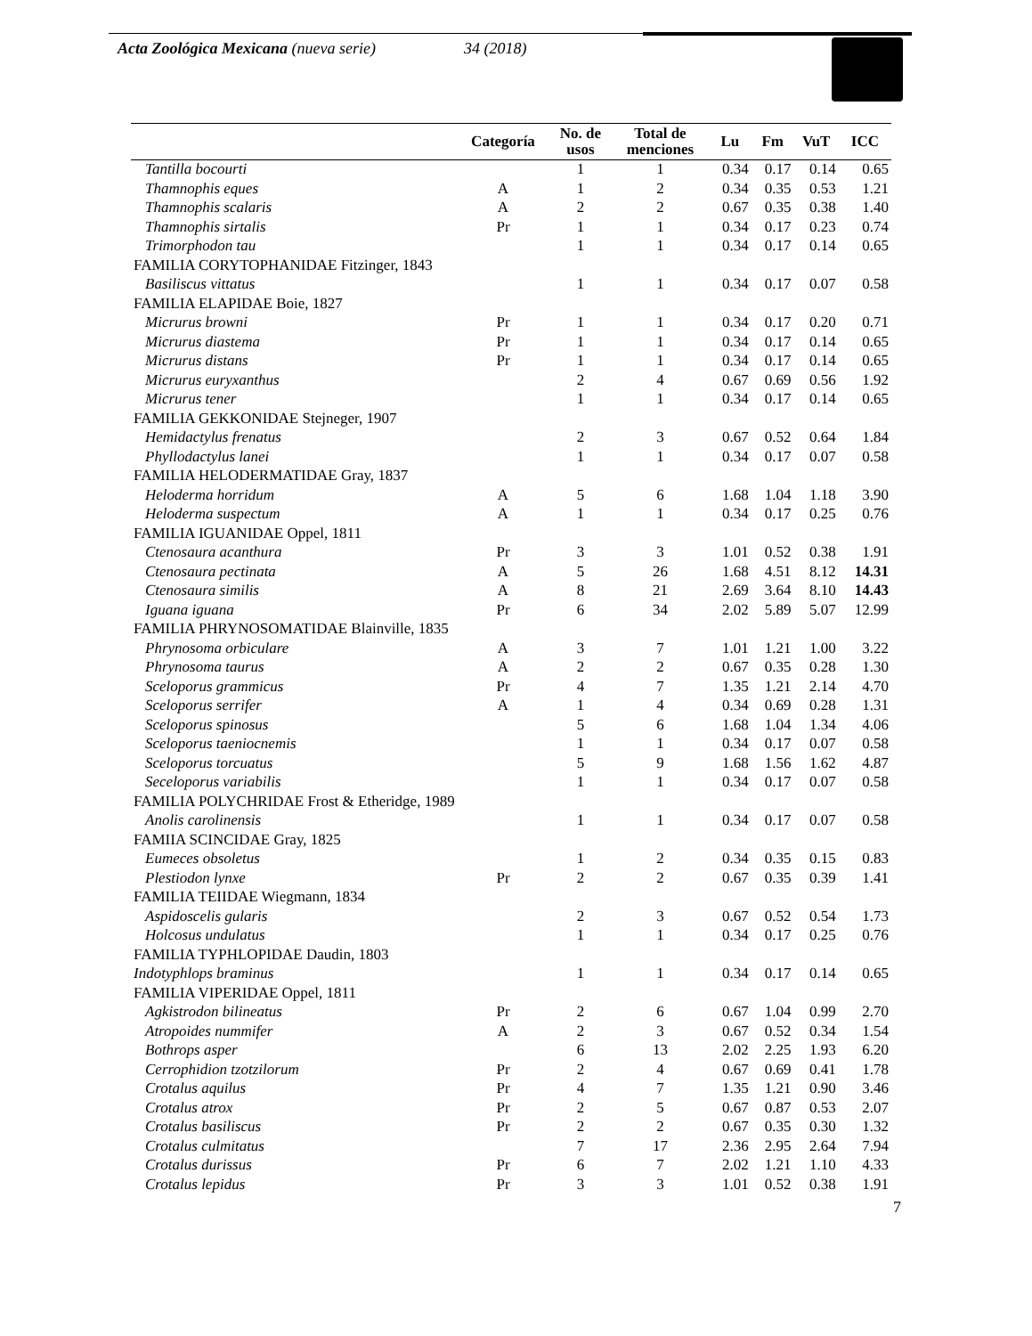Acta Zoológica Mexicana (nueva serie) 34 (2018)
| | Categoría | No. de usos | Total de menciones | Lu | Fm | VuT | ICC |
| --- | --- | --- | --- | --- | --- | --- | --- |
| Tantilla bocourti | | 1 | 1 | 0.34 | 0.17 | 0.14 | 0.65 |
| Thamnophis eques | A | 1 | 2 | 0.34 | 0.35 | 0.53 | 1.21 |
| Thamnophis scalaris | A | 2 | 2 | 0.67 | 0.35 | 0.38 | 1.40 |
| Thamnophis sirtalis | Pr | 1 | 1 | 0.34 | 0.17 | 0.23 | 0.74 |
| Trimorphodon tau | | 1 | 1 | 0.34 | 0.17 | 0.14 | 0.65 |
| FAMILIA CORYTOPHANIDAE Fitzinger, 1843 | | | | | | | |
| Basiliscus vittatus | | 1 | 1 | 0.34 | 0.17 | 0.07 | 0.58 |
| FAMILIA ELAPIDAE Boie, 1827 | | | | | | | |
| Micrurus browni | Pr | 1 | 1 | 0.34 | 0.17 | 0.20 | 0.71 |
| Micrurus diastema | Pr | 1 | 1 | 0.34 | 0.17 | 0.14 | 0.65 |
| Micrurus distans | Pr | 1 | 1 | 0.34 | 0.17 | 0.14 | 0.65 |
| Micrurus euryxanthus | | 2 | 4 | 0.67 | 0.69 | 0.56 | 1.92 |
| Micrurus tener | | 1 | 1 | 0.34 | 0.17 | 0.14 | 0.65 |
| FAMILIA GEKKONIDAE Stejneger, 1907 | | | | | | | |
| Hemidactylus frenatus | | 2 | 3 | 0.67 | 0.52 | 0.64 | 1.84 |
| Phyllodactylus lanei | | 1 | 1 | 0.34 | 0.17 | 0.07 | 0.58 |
| FAMILIA HELODERMATIDAE Gray, 1837 | | | | | | | |
| Heloderma horridum | A | 5 | 6 | 1.68 | 1.04 | 1.18 | 3.90 |
| Heloderma suspectum | A | 1 | 1 | 0.34 | 0.17 | 0.25 | 0.76 |
| FAMILIA IGUANIDAE Oppel, 1811 | | | | | | | |
| Ctenosaura acanthura | Pr | 3 | 3 | 1.01 | 0.52 | 0.38 | 1.91 |
| Ctenosaura pectinata | A | 5 | 26 | 1.68 | 4.51 | 8.12 | 14.31 |
| Ctenosaura similis | A | 8 | 21 | 2.69 | 3.64 | 8.10 | 14.43 |
| Iguana iguana | Pr | 6 | 34 | 2.02 | 5.89 | 5.07 | 12.99 |
| FAMILIA PHRYNOSOMATIDAE Blainville, 1835 | | | | | | | |
| Phrynosoma orbiculare | A | 3 | 7 | 1.01 | 1.21 | 1.00 | 3.22 |
| Phrynosoma taurus | A | 2 | 2 | 0.67 | 0.35 | 0.28 | 1.30 |
| Sceloporus grammicus | Pr | 4 | 7 | 1.35 | 1.21 | 2.14 | 4.70 |
| Sceloporus serrifer | A | 1 | 4 | 0.34 | 0.69 | 0.28 | 1.31 |
| Sceloporus spinosus | | 5 | 6 | 1.68 | 1.04 | 1.34 | 4.06 |
| Sceloporus taeniocnemis | | 1 | 1 | 0.34 | 0.17 | 0.07 | 0.58 |
| Sceloporus torcuatus | | 5 | 9 | 1.68 | 1.56 | 1.62 | 4.87 |
| Seceloporus variabilis | | 1 | 1 | 0.34 | 0.17 | 0.07 | 0.58 |
| FAMILIA POLYCHRIDAE Frost & Etheridge, 1989 | | | | | | | |
| Anolis carolinensis | | 1 | 1 | 0.34 | 0.17 | 0.07 | 0.58 |
| FAMIIA SCINCIDAE Gray, 1825 | | | | | | | |
| Eumeces obsoletus | | 1 | 2 | 0.34 | 0.35 | 0.15 | 0.83 |
| Plestiodon lynxe | Pr | 2 | 2 | 0.67 | 0.35 | 0.39 | 1.41 |
| FAMILIA TEIIDAE Wiegmann, 1834 | | | | | | | |
| Aspidoscelis gularis | | 2 | 3 | 0.67 | 0.52 | 0.54 | 1.73 |
| Holcosus undulatus | | 1 | 1 | 0.34 | 0.17 | 0.25 | 0.76 |
| FAMILIA TYPHLOPIDAE Daudin, 1803 | | | | | | | |
| Indotyphlops braminus | | 1 | 1 | 0.34 | 0.17 | 0.14 | 0.65 |
| FAMILIA VIPERIDAE Oppel, 1811 | | | | | | | |
| Agkistrodon bilineatus | Pr | 2 | 6 | 0.67 | 1.04 | 0.99 | 2.70 |
| Atropoides nummifer | A | 2 | 3 | 0.67 | 0.52 | 0.34 | 1.54 |
| Bothrops asper | | 6 | 13 | 2.02 | 2.25 | 1.93 | 6.20 |
| Cerrophidion tzotzilorum | Pr | 2 | 4 | 0.67 | 0.69 | 0.41 | 1.78 |
| Crotalus aquilus | Pr | 4 | 7 | 1.35 | 1.21 | 0.90 | 3.46 |
| Crotalus atrox | Pr | 2 | 5 | 0.67 | 0.87 | 0.53 | 2.07 |
| Crotalus basiliscus | Pr | 2 | 2 | 0.67 | 0.35 | 0.30 | 1.32 |
| Crotalus culmitatus | | 7 | 17 | 2.36 | 2.95 | 2.64 | 7.94 |
| Crotalus durissus | Pr | 6 | 7 | 2.02 | 1.21 | 1.10 | 4.33 |
| Crotalus lepidus | Pr | 3 | 3 | 1.01 | 0.52 | 0.38 | 1.91 |
7